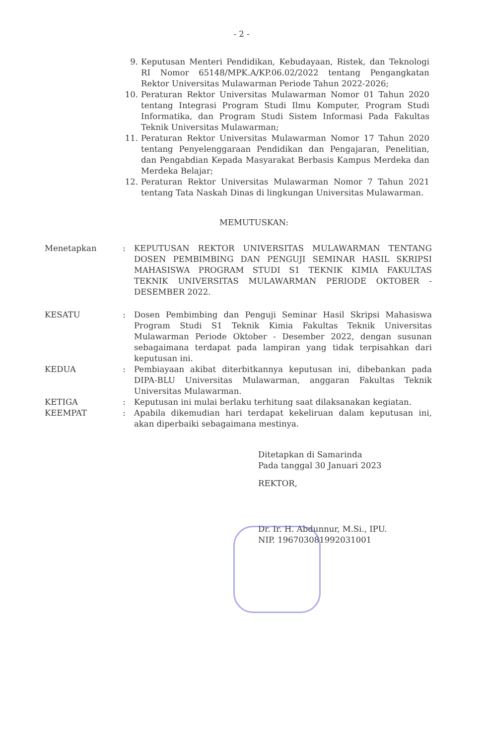- 2 -
9. Keputusan Menteri Pendidikan, Kebudayaan, Ristek, dan Teknologi RI Nomor 65148/MPK.A/KP.06.02/2022 tentang Pengangkatan Rektor Universitas Mulawarman Periode Tahun 2022-2026;
10. Peraturan Rektor Universitas Mulawarman Nomor 01 Tahun 2020 tentang Integrasi Program Studi Ilmu Komputer, Program Studi Informatika, dan Program Studi Sistem Informasi Pada Fakultas Teknik Universitas Mulawarman;
11. Peraturan Rektor Universitas Mulawarman Nomor 17 Tahun 2020 tentang Penyelenggaraan Pendidikan dan Pengajaran, Penelitian, dan Pengabdian Kepada Masyarakat Berbasis Kampus Merdeka dan Merdeka Belajar;
12. Peraturan Rektor Universitas Mulawarman Nomor 7 Tahun 2021 tentang Tata Naskah Dinas di lingkungan Universitas Mulawarman.
MEMUTUSKAN:
Menetapkan : KEPUTUSAN REKTOR UNIVERSITAS MULAWARMAN TENTANG DOSEN PEMBIMBING DAN PENGUJI SEMINAR HASIL SKRIPSI MAHASISWA PROGRAM STUDI S1 TEKNIK KIMIA FAKULTAS TEKNIK UNIVERSITAS MULAWARMAN PERIODE OKTOBER - DESEMBER 2022.
KESATU : Dosen Pembimbing dan Penguji Seminar Hasil Skripsi Mahasiswa Program Studi S1 Teknik Kimia Fakultas Teknik Universitas Mulawarman Periode Oktober - Desember 2022, dengan susunan sebagaimana terdapat pada lampiran yang tidak terpisahkan dari keputusan ini.
KEDUA : Pembiayaan akibat diterbitkannya keputusan ini, dibebankan pada DIPA-BLU Universitas Mulawarman, anggaran Fakultas Teknik Universitas Mulawarman.
KETIGA : Keputusan ini mulai berlaku terhitung saat dilaksanakan kegiatan.
KEEMPAT : Apabila dikemudian hari terdapat kekeliruan dalam keputusan ini, akan diperbaiki sebagaimana mestinya.
Ditetapkan di Samarinda
Pada tanggal 30 Januari 2023
REKTOR,
Dr. Ir. H. Abdunnur, M.Si., IPU.
NIP. 196703081992031001